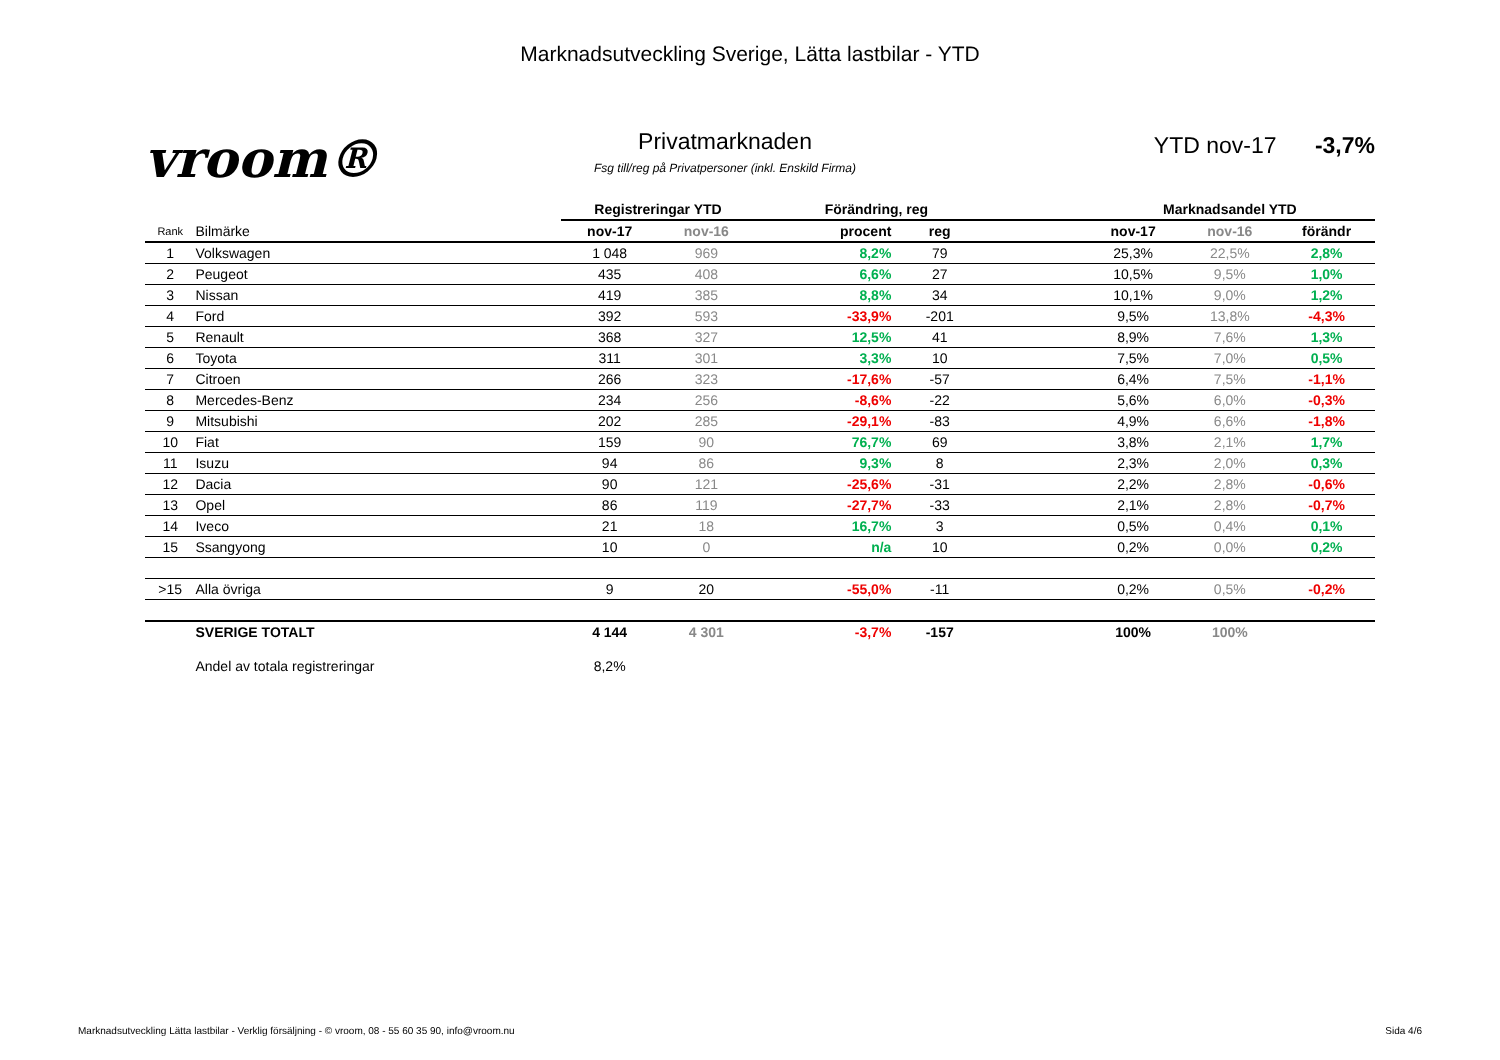Marknadsutveckling Sverige, Lätta lastbilar - YTD
vroom®
Privatmarknaden
Fsg till/reg på Privatpersoner (inkl. Enskild Firma)
YTD nov-17 -3,7%
| | | Registreringar YTD | | Förändring, reg | | | Marknadsandel YTD | | |
| --- | --- | --- | --- | --- | --- | --- | --- | --- | --- |
| Rank | Bilmärke | nov-17 | nov-16 | procent | reg | | nov-17 | nov-16 | förändr |
| 1 | Volkswagen | 1 048 | 969 | 8,2% | 79 | | 25,3% | 22,5% | 2,8% |
| 2 | Peugeot | 435 | 408 | 6,6% | 27 | | 10,5% | 9,5% | 1,0% |
| 3 | Nissan | 419 | 385 | 8,8% | 34 | | 10,1% | 9,0% | 1,2% |
| 4 | Ford | 392 | 593 | -33,9% | -201 | | 9,5% | 13,8% | -4,3% |
| 5 | Renault | 368 | 327 | 12,5% | 41 | | 8,9% | 7,6% | 1,3% |
| 6 | Toyota | 311 | 301 | 3,3% | 10 | | 7,5% | 7,0% | 0,5% |
| 7 | Citroen | 266 | 323 | -17,6% | -57 | | 6,4% | 7,5% | -1,1% |
| 8 | Mercedes-Benz | 234 | 256 | -8,6% | -22 | | 5,6% | 6,0% | -0,3% |
| 9 | Mitsubishi | 202 | 285 | -29,1% | -83 | | 4,9% | 6,6% | -1,8% |
| 10 | Fiat | 159 | 90 | 76,7% | 69 | | 3,8% | 2,1% | 1,7% |
| 11 | Isuzu | 94 | 86 | 9,3% | 8 | | 2,3% | 2,0% | 0,3% |
| 12 | Dacia | 90 | 121 | -25,6% | -31 | | 2,2% | 2,8% | -0,6% |
| 13 | Opel | 86 | 119 | -27,7% | -33 | | 2,1% | 2,8% | -0,7% |
| 14 | Iveco | 21 | 18 | 16,7% | 3 | | 0,5% | 0,4% | 0,1% |
| 15 | Ssangyong | 10 | 0 | n/a | 10 | | 0,2% | 0,0% | 0,2% |
| >15 | Alla övriga | 9 | 20 | -55,0% | -11 | | 0,2% | 0,5% | -0,2% |
| | SVERIGE TOTALT | 4 144 | 4 301 | -3,7% | -157 | | 100% | 100% | |
| | Andel av totala registreringar | 8,2% | | | | | | | |
Marknadsutveckling Lätta lastbilar - Verklig försäljning - © vroom, 08 - 55 60 35 90, info@vroom.nu Sida 4/6